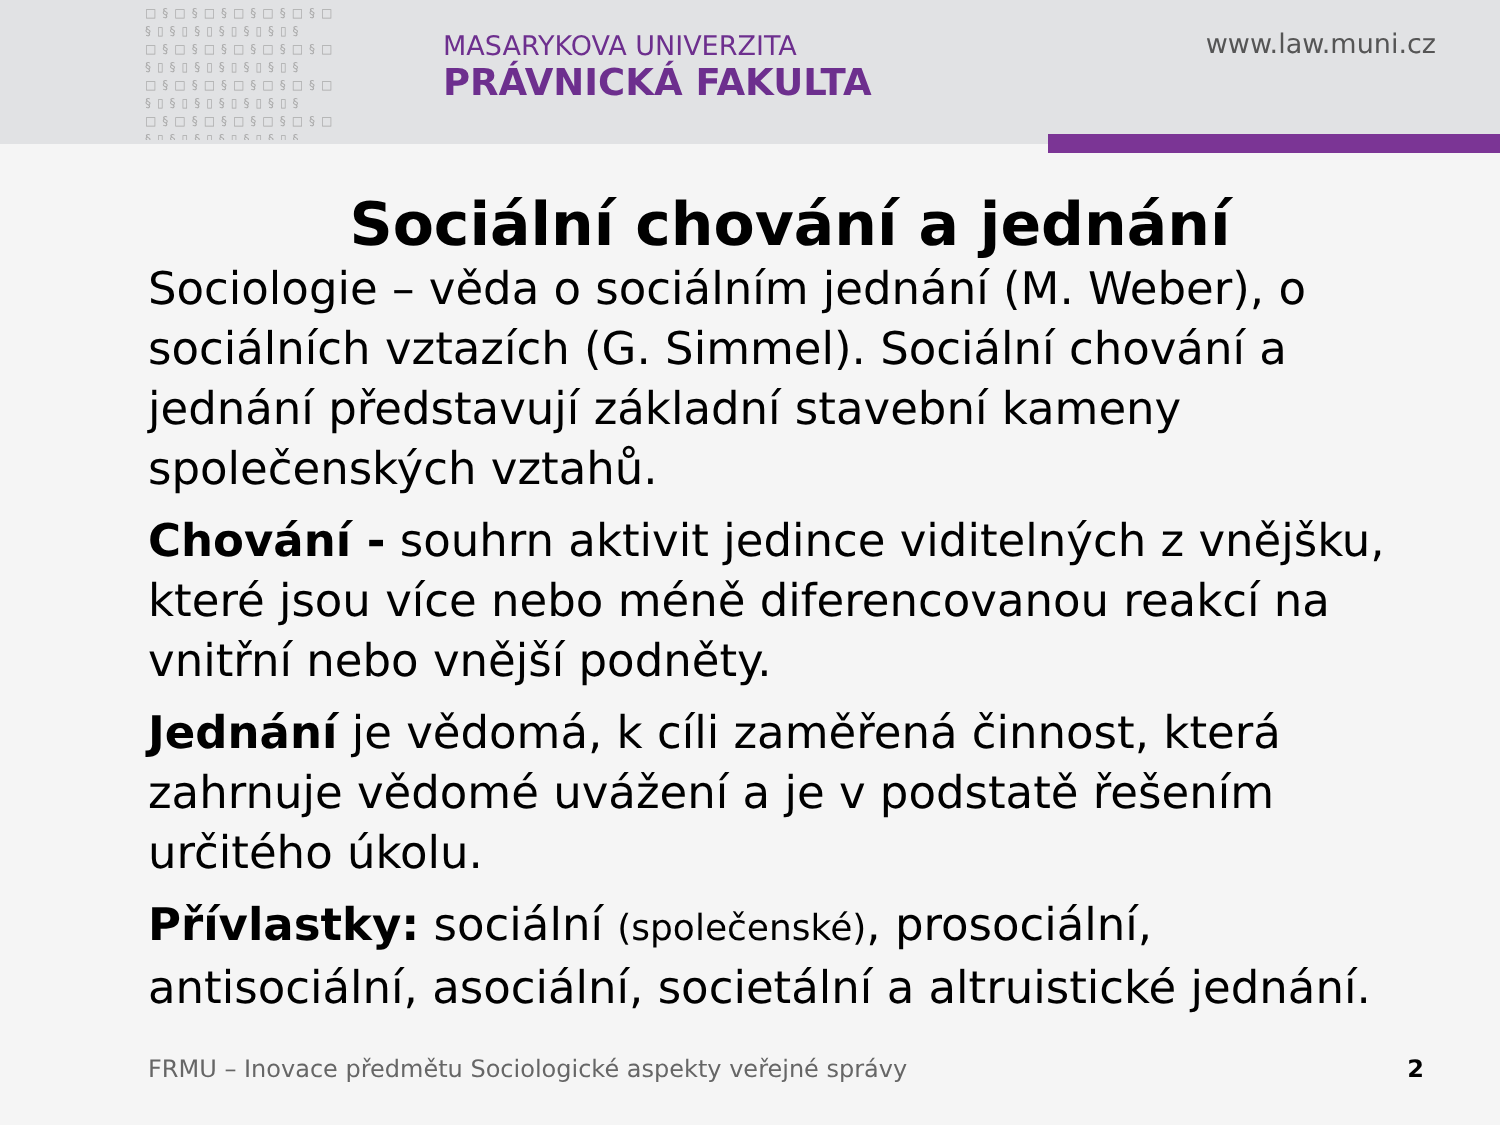□§□§□§□§□§□§□ §▯§▯§▯§▯§▯§▯§ □§□§□§□§□§□§□ §▯§▯§▯§▯§▯§▯§ □§□§□§□§□§□§□ §▯§▯§▯§▯§▯§▯§ □§□§□§□§□§□§□ §▯§▯§▯§▯§▯§▯§
MASARYKOVA UNIVERZITA
PRÁVNICKÁ FAKULTA
www.law.muni.cz
Sociální chování a jednání
Sociologie – věda o sociálním jednání (M. Weber), o sociálních vztazích (G. Simmel). Sociální chování a jednání představují základní stavební kameny společenských vztahů.
Chování - souhrn aktivit jedince viditelných z vnějšku, které jsou více nebo méně diferencovanou reakcí na vnitřní nebo vnější podněty.
Jednání je vědomá, k cíli zaměřená činnost, která zahrnuje vědomé uvážení a je v podstatě řešením určitého úkolu.
Přívlastky: sociální (společenské), prosociální, antisociální, asociální, societální a altruistické jednání.
FRMU – Inovace předmětu Sociologické aspekty veřejné správy
2